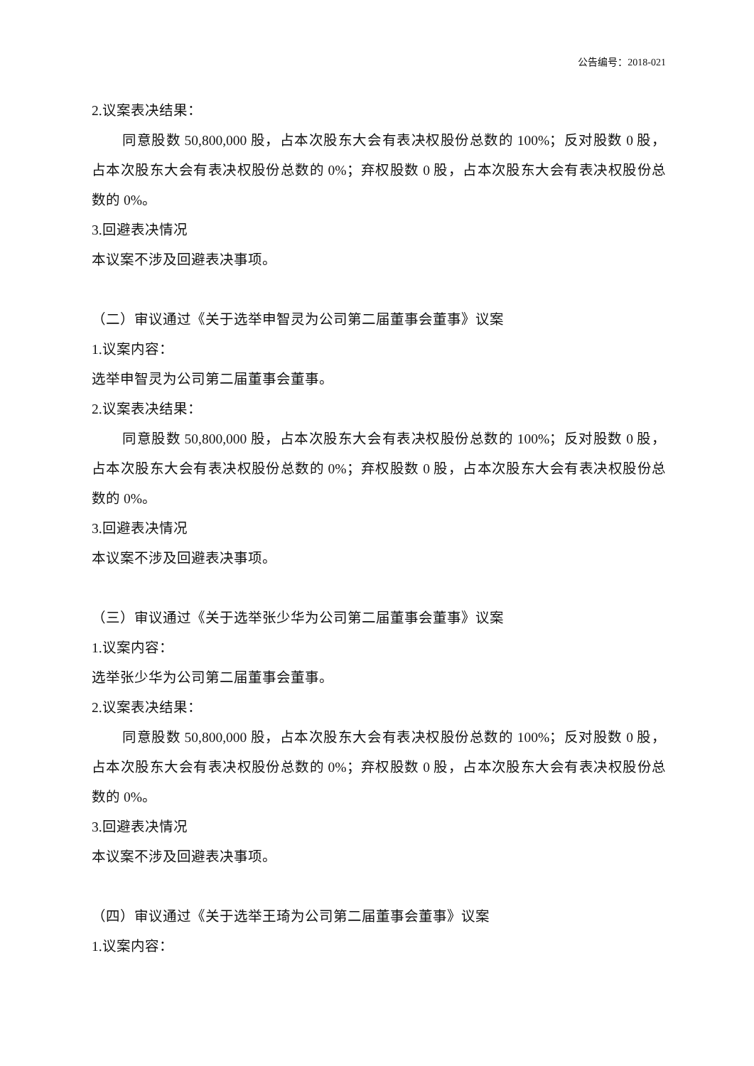公告编号：2018-021
2.议案表决结果：
同意股数 50,800,000 股，占本次股东大会有表决权股份总数的 100%；反对股数 0 股，占本次股东大会有表决权股份总数的 0%；弃权股数 0 股，占本次股东大会有表决权股份总数的 0%。
3.回避表决情况
本议案不涉及回避表决事项。
（二）审议通过《关于选举申智灵为公司第二届董事会董事》议案
1.议案内容：
选举申智灵为公司第二届董事会董事。
2.议案表决结果：
同意股数 50,800,000 股，占本次股东大会有表决权股份总数的 100%；反对股数 0 股，占本次股东大会有表决权股份总数的 0%；弃权股数 0 股，占本次股东大会有表决权股份总数的 0%。
3.回避表决情况
本议案不涉及回避表决事项。
（三）审议通过《关于选举张少华为公司第二届董事会董事》议案
1.议案内容：
选举张少华为公司第二届董事会董事。
2.议案表决结果：
同意股数 50,800,000 股，占本次股东大会有表决权股份总数的 100%；反对股数 0 股，占本次股东大会有表决权股份总数的 0%；弃权股数 0 股，占本次股东大会有表决权股份总数的 0%。
3.回避表决情况
本议案不涉及回避表决事项。
（四）审议通过《关于选举王琦为公司第二届董事会董事》议案
1.议案内容：